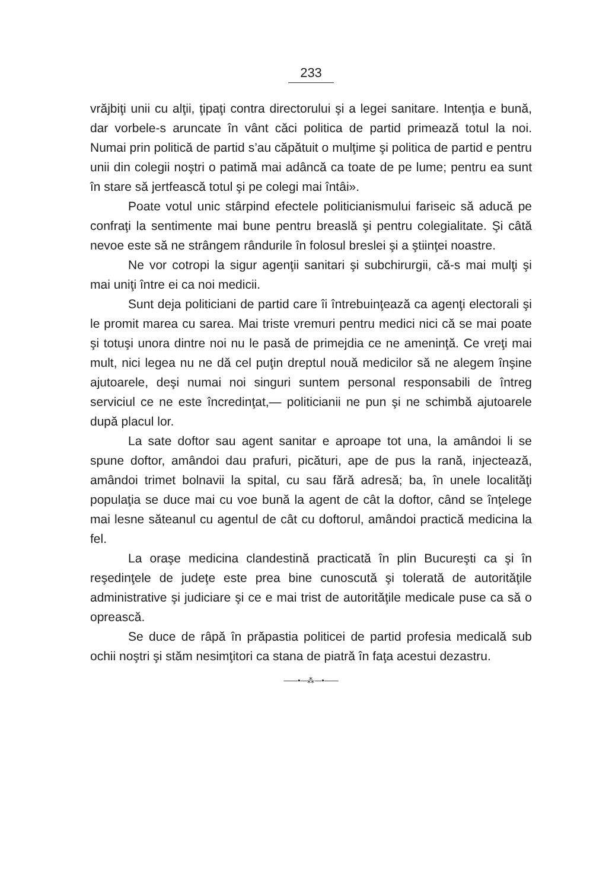233
vrăjbiţi unii cu alţii, ţipaţi contra directorului şi a legei sanitare. Intenţia e bună, dar vorbele-s aruncate în vânt căci politica de partid primează totul la noi. Numai prin politică de partid s’au căpătuit o mulţime şi politica de partid e pentru unii din colegii noştri o patimă mai adâncă ca toate de pe lume; pentru ea sunt în stare să jertfească totul şi pe colegi mai întâi».
Poate votul unic stârpind efectele politicianismului fariseic să aducă pe confraţi la sentimente mai bune pentru breaslă şi pentru colegialitate. Şi câtă nevoe este să ne strângem rândurile în folosul breslei şi a ştiinţei noastre.
Ne vor cotropi la sigur agenţii sanitari şi subchirurgii, că-s mai mulţi şi mai uniţi între ei ca noi medicii.
Sunt deja politiciani de partid care îi întrebuinţează ca agenţi electorali şi le promit marea cu sarea. Mai triste vremuri pentru medici nici că se mai poate şi totuşi unora dintre noi nu le pasă de primejdia ce ne ameninţă. Ce vreţi mai mult, nici legea nu ne dă cel puţin dreptul nouă medicilor să ne alegem înşine ajutoarele, deşi numai noi singuri suntem personal responsabili de întreg serviciul ce ne este încredinţat,— politicianii ne pun şi ne schimbă ajutoarele după placul lor.
La sate doftor sau agent sanitar e aproape tot una, la amândoi li se spune doftor, amândoi dau prafuri, picături, ape de pus la rană, injectează, amândoi trimet bolnavii la spital, cu sau fără adresă; ba, în unele localităţi populaţia se duce mai cu voe bună la agent de cât la doftor, când se înţelege mai lesne săteanul cu agentul de cât cu doftorul, amândoi practică medicina la fel.
La oraşe medicina clandestină practicată în plin Bucureşti ca şi în reşedinţele de judeţe este prea bine cunoscută şi tolerată de autorităţile administrative şi judiciare şi ce e mai trist de autorităţile medicale puse ca să o oprească.
Se duce de râpă în prăpastia politicei de partid profesia medicală sub ochii noştri şi stăm nesimţitori ca stana de piatră în faţa acestui dezastru.
——•—⁂—•——